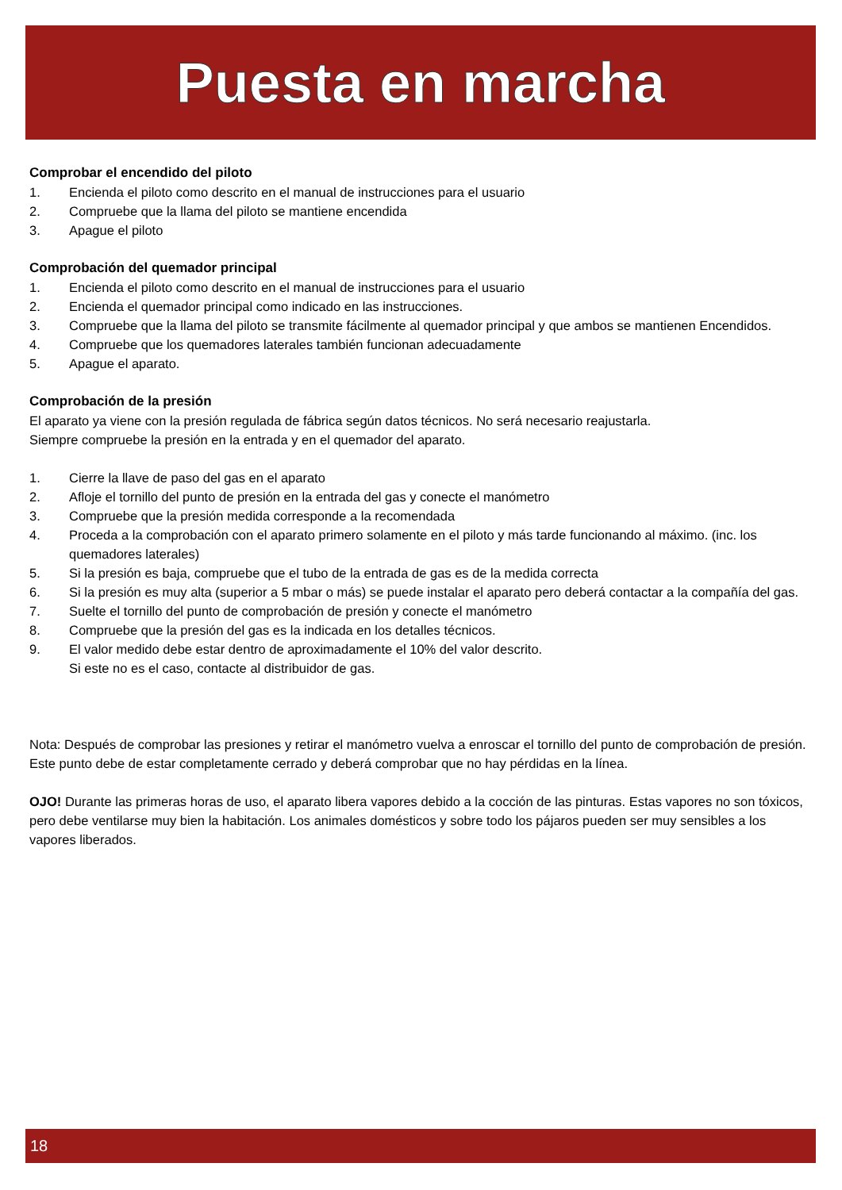Puesta en marcha
Comprobar el encendido del piloto
1. Encienda el piloto como descrito en el manual de instrucciones para el usuario
2. Compruebe que la llama del piloto se mantiene encendida
3. Apague el piloto
Comprobación del quemador principal
1. Encienda el piloto como descrito en el manual de instrucciones para el usuario
2. Encienda el quemador principal como indicado en las instrucciones.
3. Compruebe que la llama del piloto se transmite fácilmente al quemador principal y que ambos se mantienen Encendidos.
4. Compruebe que los quemadores laterales también funcionan adecuadamente
5. Apague el aparato.
Comprobación de la presión
El aparato ya viene con la presión regulada de fábrica según datos técnicos. No será necesario reajustarla.
Siempre compruebe la presión en la entrada y en el quemador del aparato.
1. Cierre la llave de paso del gas en el aparato
2. Afloje el tornillo del punto de presión en la entrada del gas y conecte el manómetro
3. Compruebe que la presión medida corresponde a la recomendada
4. Proceda a la comprobación con el aparato primero solamente en el piloto y más tarde funcionando al máximo. (inc. los quemadores laterales)
5. Si la presión es baja, compruebe que el tubo de la entrada de gas es de la medida correcta
6. Si la presión es muy alta (superior a 5 mbar o más) se puede instalar el aparato pero deberá contactar a la compañía del gas.
7. Suelte el tornillo del punto de comprobación de presión y conecte el manómetro
8. Compruebe que la presión del gas es la indicada en los detalles técnicos.
9. El valor medido debe estar dentro de aproximadamente el 10% del valor descrito.
Si este no es el caso, contacte al distribuidor de gas.
Nota: Después de comprobar las presiones y retirar el manómetro vuelva a enroscar el tornillo del punto de comprobación de presión. Este punto debe de estar completamente cerrado y deberá comprobar que no hay pérdidas en la línea.
OJO! Durante las primeras horas de uso, el aparato libera vapores debido a la cocción de las pinturas. Estas vapores no son tóxicos, pero debe ventilarse muy bien la habitación. Los animales domésticos y sobre todo los pájaros pueden ser muy sensibles a los vapores liberados.
18